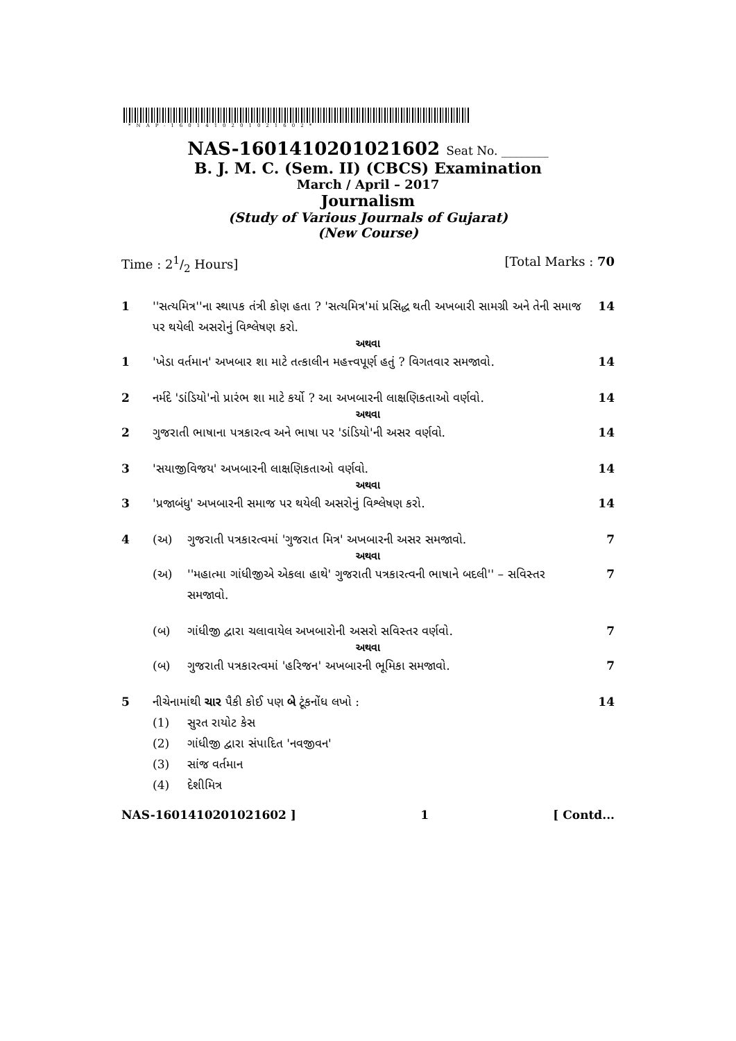*NAP-1601410201021602*
NAS-1601410201021602 Seat No. ________
B. J. M. C. (Sem. II) (CBCS) Examination
March / April – 2017
Journalism
(Study of Various Journals of Gujarat)
(New Course)
Time : 21/2 Hours] [Total Marks : 70
1 ''સત્યમિત્ર''ના સ્થાપક તંત્રી કોણ હતા ? 'સત્યમિત્ર'માં પ્રસિદ્ધ થતી અખબારી સામગ્રી અને તેની સમાજ પર થયેલી અસરોનું વિશ્લેષણ કરો.
14
અથવા
1 'ખેડા વર્તમાન' અખબાર શા માટે તત્કાલીન મહત્ત્વપૂર્ણ હતું ? વિગતવાર સમજાવો.
14
2 નર્મદે 'ડાંડિયો'નો પ્રારંભ શા માટે કર્યો ? આ અખબારની લાક્ષણિકતાઓ વર્ણવો.
14
અથવા
2 ગુજરાતી ભાષાના પત્રકારત્વ અને ભાષા પર 'ડાંડિયો'ની અસર વર્ણવો.
14
3 'સયાજીવિજય' અખબારની લાક્ષણિકતાઓ વર્ણવો.
14
અથવા
3 'પ્રજાબંધુ' અખબારની સમાજ પર થયેલી અસરોનું વિશ્લેષણ કરો.
14
4 (અ) ગુજરાતી પત્રકારત્વમાં 'ગુજરાત મિત્ર' અખબારની અસર સમજાવો.
7
અથવા
(અ) ''મહાત્મા ગાંધીજીએ એકલા હાથે' ગુજરાતી પત્રકારત્વની ભાષાને બદલી'' – સવિસ્તર સમજાવો.
7
(બ) ગાંધીજી દ્વારા ચલાવાયેલ અખબારોની અસરો સવિસ્તર વર્ણવો.
7
અથવા
(બ) ગુજરાતી પત્રકારત્વમાં 'હરિજન' અખબારની ભૂમિકા સમજાવો.
7
5 નીચેનામાંથી ચાર પૈકી કોઈ પણ બે ટૂંકનોંધ લખો :
14
(1) સુરત રાયોટ કેસ
(2) ગાંધીજી દ્વારા સંપાદિત 'નવજીવન'
(3) સાંજ વર્તમાન
(4) દેશીમિત્ર
NAS-1601410201021602 ] 1 [ Contd...